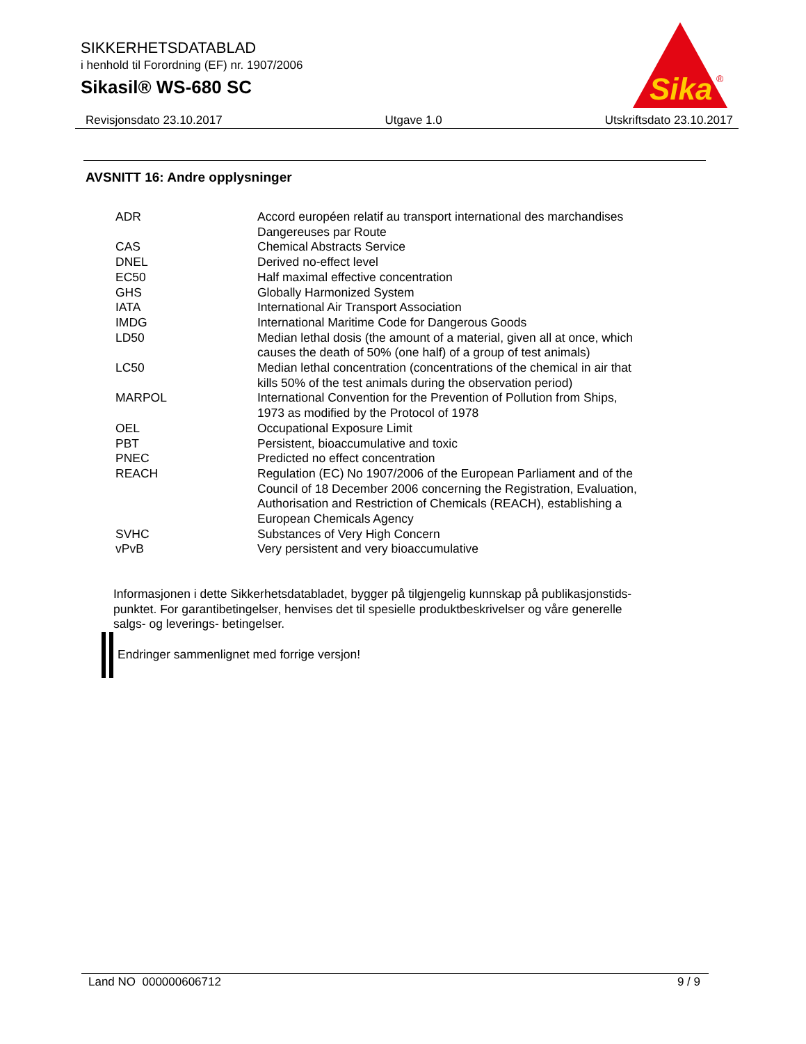SIKKERHETSDATABLAD
i henhold til Forordning (EF) nr. 1907/2006
Sikasil® WS-680 SC
Sika
®
Revisjonsdato 23.10.2017 Utgave 1.0 Utskriftsdato 23.10.2017
AVSNITT 16: Andre opplysninger
| ADR | Accord européen relatif au transport international des marchandises Dangereuses par Route |
| CAS | Chemical Abstracts Service |
| DNEL | Derived no-effect level |
| EC50 | Half maximal effective concentration |
| GHS | Globally Harmonized System |
| IATA | International Air Transport Association |
| IMDG | International Maritime Code for Dangerous Goods |
| LD50 | Median lethal dosis (the amount of a material, given all at once, which causes the death of 50% (one half) of a group of test animals) |
| LC50 | Median lethal concentration (concentrations of the chemical in air that kills 50% of the test animals during the observation period) |
| MARPOL | International Convention for the Prevention of Pollution from Ships, 1973 as modified by the Protocol of 1978 |
| OEL | Occupational Exposure Limit |
| PBT | Persistent, bioaccumulative and toxic |
| PNEC | Predicted no effect concentration |
| REACH | Regulation (EC) No 1907/2006 of the European Parliament and of the Council of 18 December 2006 concerning the Registration, Evaluation, Authorisation and Restriction of Chemicals (REACH), establishing a European Chemicals Agency |
| SVHC | Substances of Very High Concern |
| vPvB | Very persistent and very bioaccumulative |
Informasjonen i dette Sikkerhetsdatabladet, bygger på tilgjengelig kunnskap på publikasjonstids-
punktet. For garantibetingelser, henvises det til spesielle produktbeskrivelser og våre generelle
salgs- og leverings- betingelser.
Endringer sammenlignet med forrige versjon!
Land NO 000000606712 9 / 9